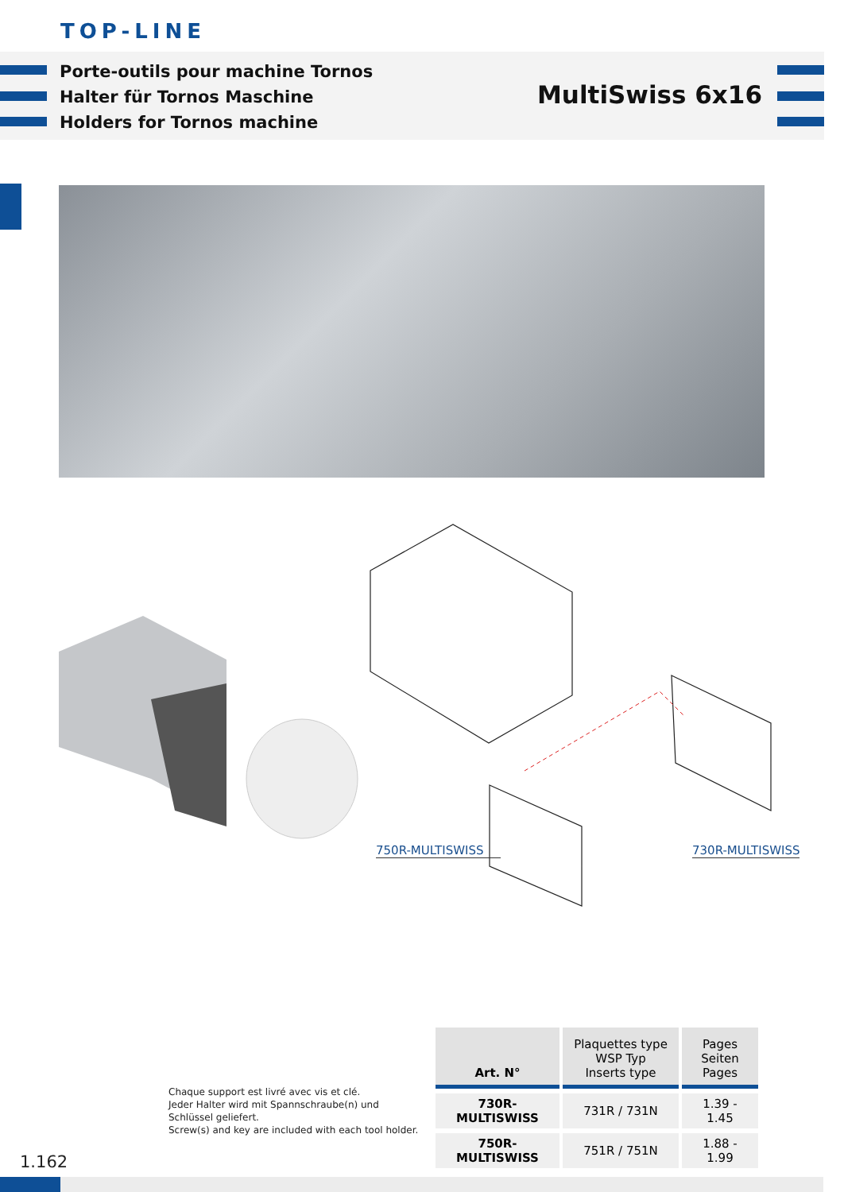TOP-LINE
Porte-outils pour machine Tornos
Halter für Tornos Maschine
Holders for Tornos machine
MultiSwiss 6x16
750R-MULTISWISS 730R-MULTISWISS
Chaque support est livré avec vis et clé.
Jeder Halter wird mit Spannschraube(n) und
Schlüssel geliefert.
Screw(s) and key are included with each tool holder.
| Art. N° | Plaquettes type WSP Typ Inserts type | Pages Seiten Pages |
| --- | --- | --- |
| 730R-MULTISWISS | 731R / 731N | 1.39 - 1.45 |
| 750R-MULTISWISS | 751R / 751N | 1.88 - 1.99 |
1.162